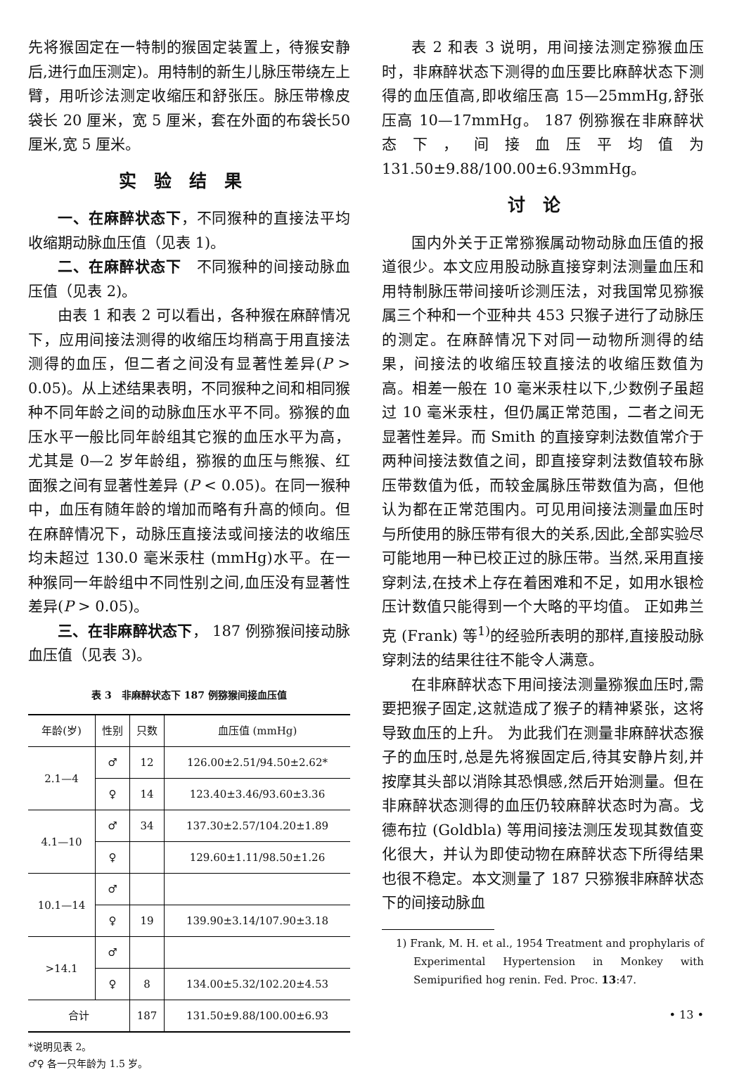先将猴固定在一特制的猴固定装置上，待猴安静后,进行血压测定)。用特制的新生儿脉压带绕左上臂，用听诊法测定收缩压和舒张压。脉压带橡皮袋长 20 厘米，宽 5 厘米，套在外面的布袋长50厘米,宽 5 厘米。
实验结果
一、在麻醉状态下，不同猴种的直接法平均收缩期动脉血压值（见表 1)。
二、在麻醉状态下　不同猴种的间接动脉血压值（见表 2)。
由表 1 和表 2 可以看出，各种猴在麻醉情况下，应用间接法测得的收缩压均稍高于用直接法测得的血压，但二者之间没有显著性差异(P > 0.05)。从上述结果表明，不同猴种之间和相同猴种不同年龄之间的动脉血压水平不同。猕猴的血压水平一般比同年龄组其它猴的血压水平为高，尤其是 0—2 岁年龄组，猕猴的血压与熊猴、红面猴之间有显著性差异 (P < 0.05)。在同一猴种中，血压有随年龄的增加而略有升高的倾向。但在麻醉情况下，动脉压直接法或间接法的收缩压均未超过 130.0 毫米汞柱 (mmHg)水平。在一种猴同一年龄组中不同性别之间,血压没有显著性差异(P > 0.05)。
三、在非麻醉状态下， 187 例猕猴间接动脉血压值（见表 3)。
表 3　非麻醉状态下 187 例猕猴间接血压值
| 年龄(岁) | 性别 | 只数 | 血压值 (mmHg) |
| --- | --- | --- | --- |
| 2.1—4 | ♂ | 12 | 126.00±2.51/94.50±2.62* |
| | ♀ | 14 | 123.40±3.46/93.60±3.36 |
| 4.1—10 | ♂ | 34 | 137.30±2.57/104.20±1.89 |
| | ♀ | | 129.60±1.11/98.50±1.26 |
| 10.1—14 | ♂ | | |
| | ♀ | 19 | 139.90±3.14/107.90±3.18 |
| >14.1 | ♂ | | |
| | ♀ | 8 | 134.00±5.32/102.20±4.53 |
| 合计 | | 187 | 131.50±9.88/100.00±6.93 |
*说明见表 2。
♂♀ 各一只年龄为 1.5 岁。
表 2 和表 3 说明，用间接法测定猕猴血压时，非麻醉状态下测得的血压要比麻醉状态下测得的血压值高,即收缩压高 15—25mmHg,舒张压高 10—17mmHg。 187 例猕猴在非麻醉状态下，间接血压平均值为 131.50±9.88/100.00±6.93mmHg。
讨论
国内外关于正常猕猴属动物动脉血压值的报道很少。本文应用股动脉直接穿刺法测量血压和用特制脉压带间接听诊测压法，对我国常见猕猴属三个种和一个亚种共 453 只猴子进行了动脉压的测定。在麻醉情况下对同一动物所测得的结果，间接法的收缩压较直接法的收缩压数值为高。相差一般在 10 毫米汞柱以下,少数例子虽超过 10 毫米汞柱，但仍属正常范围，二者之间无显著性差异。而 Smith 的直接穿刺法数值常介于两种间接法数值之间，即直接穿刺法数值较布脉压带数值为低，而较金属脉压带数值为高，但他认为都在正常范围内。可见用间接法测量血压时与所使用的脉压带有很大的关系,因此,全部实验尽可能地用一种已校正过的脉压带。当然,采用直接穿刺法,在技术上存在着困难和不足，如用水银检压计数值只能得到一个大略的平均值。 正如弗兰克 (Frank) 等<sup>1)</sup>的经验所表明的那样,直接股动脉穿刺法的结果往往不能令人满意。
在非麻醉状态下用间接法测量猕猴血压时,需要把猴子固定,这就造成了猴子的精神紧张，这将导致血压的上升。 为此我们在测量非麻醉状态猴子的血压时,总是先将猴固定后,待其安静片刻,并按摩其头部以消除其恐惧感,然后开始测量。但在非麻醉状态测得的血压仍较麻醉状态时为高。戈德布拉 (Goldbla) 等用间接法测压发现其数值变化很大，并认为即使动物在麻醉状态下所得结果也很不稳定。本文测量了 187 只猕猴非麻醉状态下的间接动脉血
1) Frank, M. H. et al., 1954 Treatment and prophylaris of Experimental Hypertension in Monkey with Semipurified hog renin. Fed. Proc. 13:47.
• 13 •